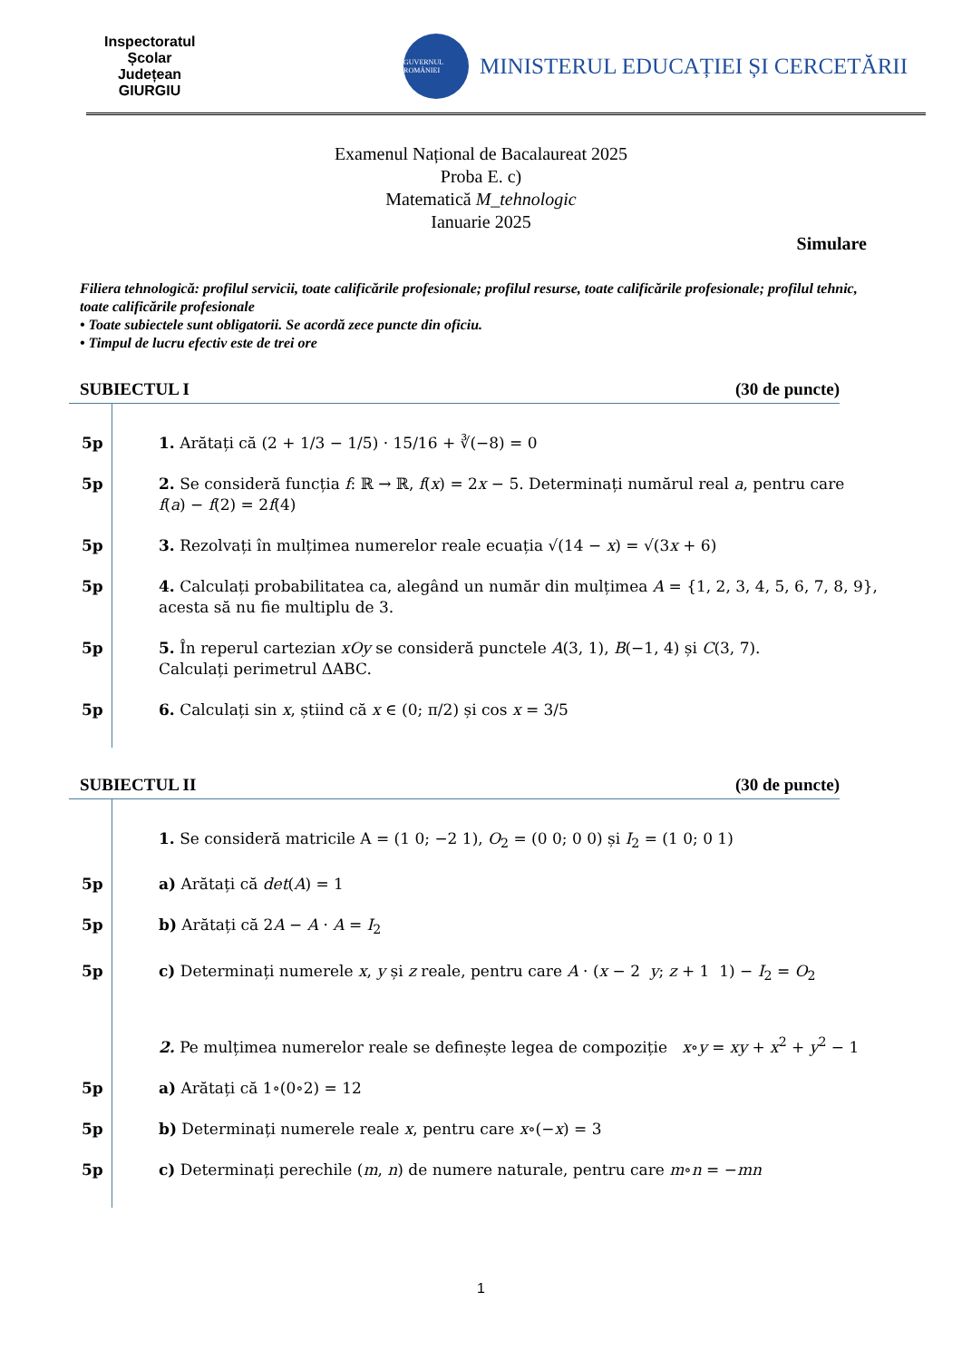Inspectoratul Școlar Județean GIURGIU
GUVERNUL ROMÂNIEI
MINISTERUL EDUCAȚIEI ȘI CERCETĂRII
Examenul Național de Bacalaureat 2025
Proba E. c)
Matematică M_tehnologic
Ianuarie 2025
Simulare
Filiera tehnologică: profilul servicii, toate calificările profesionale; profilul resurse, toate calificările profesionale; profilul tehnic, toate calificările profesionale
• Toate subiectele sunt obligatorii. Se acordă zece puncte din oficiu.
• Timpul de lucru efectiv este de trei ore
SUBIECTUL I (30 de puncte)
5p 1. Arătați că (2 + 1/3 − 1/5) · 15/16 + ∛(−8) = 0
5p 2. Se consideră funcția f: ℝ → ℝ, f(x) = 2x − 5. Determinați numărul real a, pentru care
f(a) − f(2) = 2f(4)
5p 3. Rezolvați în mulțimea numerelor reale ecuația √(14 − x) = √(3x + 6)
5p 4. Calculați probabilitatea ca, alegând un număr din mulțimea A = {1, 2, 3, 4, 5, 6, 7, 8, 9},
acesta să nu fie multiplu de 3.
5p 5. În reperul cartezian xOy se consideră punctele A(3, 1), B(−1, 4) și C(3, 7).
Calculați perimetrul ΔABC.
5p 6. Calculați sin x, știind că x ∈ (0; π/2) și cos x = 3/5
SUBIECTUL II (30 de puncte)
1. Se consideră matricile A = (1 0; −2 1), O<sub>2</sub> = (0 0; 0 0) și I<sub>2</sub> = (1 0; 0 1)
5p a) Arătați că det(A) = 1
5p b) Arătați că 2A − A · A = I<sub>2</sub>
5p c) Determinați numerele x, y și z reale, pentru care A · (x − 2 y; z + 1 1) − I<sub>2</sub> = O<sub>2</sub>
2. Pe mulțimea numerelor reale se definește legea de compoziție x∘y = xy + x<sup>2</sup> + y<sup>2</sup> − 1
5p a) Arătați că 1∘(0∘2) = 12
5p b) Determinați numerele reale x, pentru care x∘(−x) = 3
5p c) Determinați perechile (m, n) de numere naturale, pentru care m∘n = −mn
1